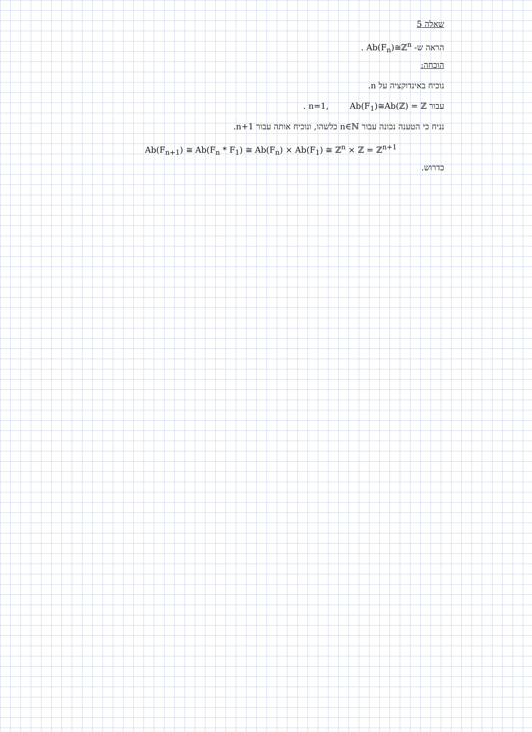שאלה 5
הראה ש- Ab(F<sub>n</sub>)≅ℤ<sup>n</sup> .
הוכחה:
נוכיח באינדוקציה על n.
עבור n=1, Ab(F<sub>1</sub>)≅Ab(ℤ) = ℤ .
נניח כי הטענה נכונה עבור n∈ℕ כלשהו, ונוכיח אותה עבור n+1.
Ab(F<sub>n+1</sub>) ≅ Ab(F<sub>n</sub> * F<sub>1</sub>) ≅ Ab(F<sub>n</sub>) × Ab(F<sub>1</sub>) ≅ ℤ<sup>n</sup> × ℤ = ℤ<sup>n+1</sup>
כדרוש.